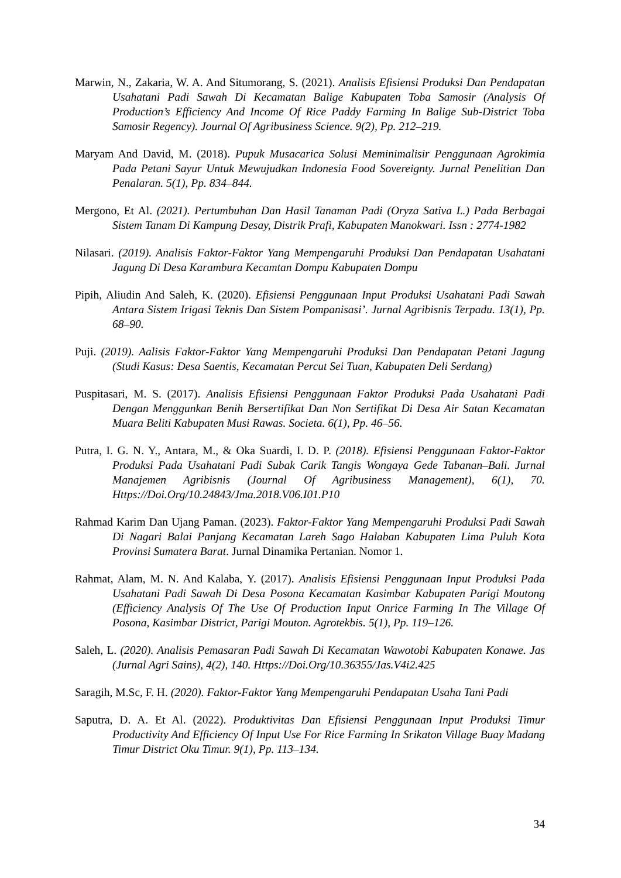Marwin, N., Zakaria, W. A. And Situmorang, S. (2021). Analisis Efisiensi Produksi Dan Pendapatan Usahatani Padi Sawah Di Kecamatan Balige Kabupaten Toba Samosir (Analysis Of Production’s Efficiency And Income Of Rice Paddy Farming In Balige Sub-District Toba Samosir Regency). Journal Of Agribusiness Science. 9(2), Pp. 212–219.
Maryam And David, M. (2018). Pupuk Musacarica Solusi Meminimalisir Penggunaan Agrokimia Pada Petani Sayur Untuk Mewujudkan Indonesia Food Sovereignty. Jurnal Penelitian Dan Penalaran. 5(1), Pp. 834–844.
Mergono, Et Al. (2021). Pertumbuhan Dan Hasil Tanaman Padi (Oryza Sativa L.) Pada Berbagai Sistem Tanam Di Kampung Desay, Distrik Prafi, Kabupaten Manokwari. Issn : 2774-1982
Nilasari. (2019). Analisis Faktor-Faktor Yang Mempengaruhi Produksi Dan Pendapatan Usahatani Jagung Di Desa Karambura Kecamtan Dompu Kabupaten Dompu
Pipih, Aliudin And Saleh, K. (2020). Efisiensi Penggunaan Input Produksi Usahatani Padi Sawah Antara Sistem Irigasi Teknis Dan Sistem Pompanisasi’. Jurnal Agribisnis Terpadu. 13(1), Pp. 68–90.
Puji. (2019). Aalisis Faktor-Faktor Yang Mempengaruhi Produksi Dan Pendapatan Petani Jagung (Studi Kasus: Desa Saentis, Kecamatan Percut Sei Tuan, Kabupaten Deli Serdang)
Puspitasari, M. S. (2017). Analisis Efisiensi Penggunaan Faktor Produksi Pada Usahatani Padi Dengan Menggunkan Benih Bersertifikat Dan Non Sertifikat Di Desa Air Satan Kecamatan Muara Beliti Kabupaten Musi Rawas. Societa. 6(1), Pp. 46–56.
Putra, I. G. N. Y., Antara, M., & Oka Suardi, I. D. P. (2018). Efisiensi Penggunaan Faktor-Faktor Produksi Pada Usahatani Padi Subak Carik Tangis Wongaya Gede Tabanan–Bali. Jurnal Manajemen Agribisnis (Journal Of Agribusiness Management), 6(1), 70. Https://Doi.Org/10.24843/Jma.2018.V06.I01.P10
Rahmad Karim Dan Ujang Paman. (2023). Faktor-Faktor Yang Mempengaruhi Produksi Padi Sawah Di Nagari Balai Panjang Kecamatan Lareh Sago Halaban Kabupaten Lima Puluh Kota Provinsi Sumatera Barat. Jurnal Dinamika Pertanian. Nomor 1.
Rahmat, Alam, M. N. And Kalaba, Y. (2017). Analisis Efisiensi Penggunaan Input Produksi Pada Usahatani Padi Sawah Di Desa Posona Kecamatan Kasimbar Kabupaten Parigi Moutong (Efficiency Analysis Of The Use Of Production Input Onrice Farming In The Village Of Posona, Kasimbar District, Parigi Mouton. Agrotekbis. 5(1), Pp. 119–126.
Saleh, L. (2020). Analisis Pemasaran Padi Sawah Di Kecamatan Wawotobi Kabupaten Konawe. Jas (Jurnal Agri Sains), 4(2), 140. Https://Doi.Org/10.36355/Jas.V4i2.425
Saragih, M.Sc, F. H. (2020). Faktor-Faktor Yang Mempengaruhi Pendapatan Usaha Tani Padi
Saputra, D. A. Et Al. (2022). Produktivitas Dan Efisiensi Penggunaan Input Produksi Timur Productivity And Efficiency Of Input Use For Rice Farming In Srikaton Village Buay Madang Timur District Oku Timur. 9(1), Pp. 113–134.
34